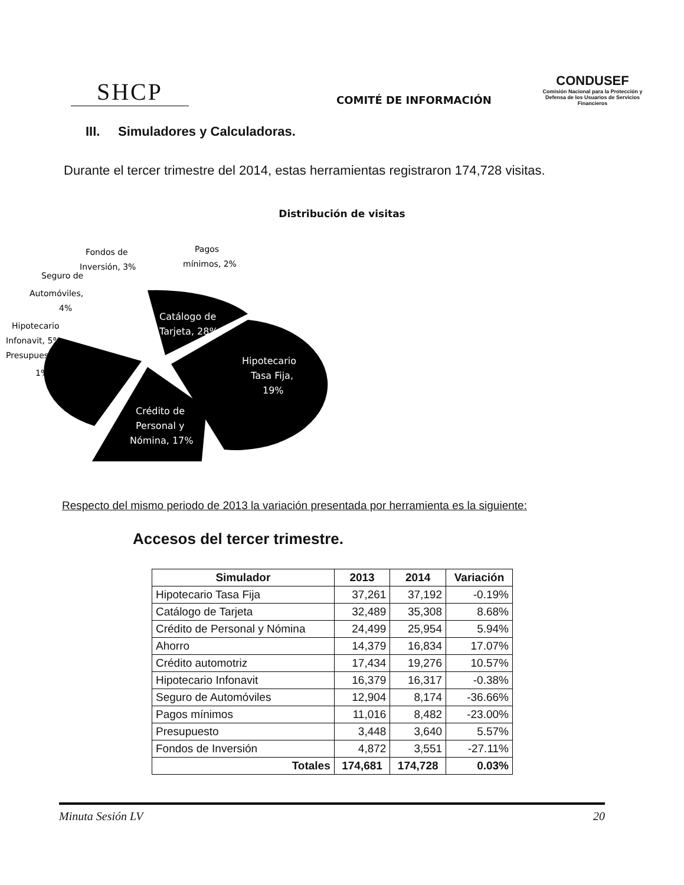SHCP
COMITÉ DE INFORMACIÓN
CONDUSEF
Comisión Nacional para la Protección y Defensa de los Usuarios de Servicios Financieros
III. Simuladores y Calculadoras.
Durante el tercer trimestre del 2014, estas herramientas registraron 174,728 visitas.
Distribución de visitas
Fondos de
Inversión, 3%
Pagos
mínimos, 2%
Seguro de
Automóviles,
4%
Hipotecario
Infonavit, 5%
Presupuesto,
1%
Catálogo de
Tarjeta, 28%
Hipotecario
Tasa Fija,
19%
Crédito de
Personal y
Nómina, 17%
Respecto del mismo periodo de 2013 la variación presentada por herramienta es la siguiente:
Accesos del tercer trimestre.
| Simulador | 2013 | 2014 | Variación |
| --- | --- | --- | --- |
| Hipotecario Tasa Fija | 37,261 | 37,192 | -0.19% |
| Catálogo de Tarjeta | 32,489 | 35,308 | 8.68% |
| Crédito de Personal y Nómina | 24,499 | 25,954 | 5.94% |
| Ahorro | 14,379 | 16,834 | 17.07% |
| Crédito automotriz | 17,434 | 19,276 | 10.57% |
| Hipotecario Infonavit | 16,379 | 16,317 | -0.38% |
| Seguro de Automóviles | 12,904 | 8,174 | -36.66% |
| Pagos mínimos | 11,016 | 8,482 | -23.00% |
| Presupuesto | 3,448 | 3,640 | 5.57% |
| Fondos de Inversión | 4,872 | 3,551 | -27.11% |
| Totales | 174,681 | 174,728 | 0.03% |
Minuta Sesión LV 20